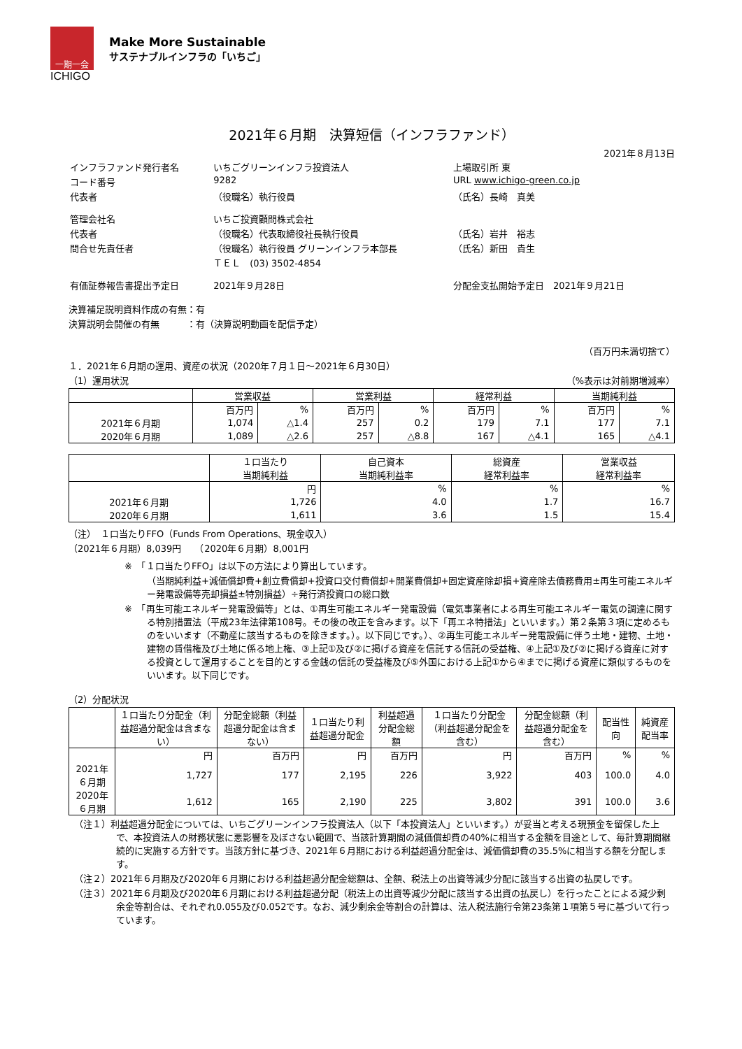一期一会
ICHIGO
Make More Sustainable
サステナブルインフラの「いちご」
2021年６月期　決算短信（インフラファンド）
2021年８月13日
| インフラファンド発行者名 | いちごグリーンインフラ投資法人 | 上場取引所 東 |
| コード番号 | 9282 | URL www.ichigo-green.co.jp |
| 代表者 | （役職名）執行役員 | （氏名）長崎 真美 |
| 管理会社名 | いちご投資顧問株式会社 | |
| 代表者 | （役職名）代表取締役社長執行役員 | （氏名）岩井 裕志 |
| 問合せ先責任者 | （役職名）執行役員 グリーンインフラ本部長 | （氏名）新田 貴生 |
| | ＴＥＬ (03) 3502-4854 | |
| 有価証券報告書提出予定日 | 2021年９月28日 | 分配金支払開始予定日 2021年９月21日 |
決算補足説明資料作成の有無：有
決算説明会開催の有無　　　：有（決算説明動画を配信予定）
（百万円未満切捨て）
１．2021年６月期の運用、資産の状況（2020年７月１日～2021年６月30日）
（1）運用状況 （%表示は対前期増減率）
| | 営業収益 | | 営業利益 | | 経常利益 | | 当期純利益 | |
| --- | --- | --- | --- | --- | --- | --- | --- | --- |
| | 百万円 | % | 百万円 | % | 百万円 | % | 百万円 | % |
| 2021年６月期 | 1,074 | △1.4 | 257 | 0.2 | 179 | 7.1 | 177 | 7.1 |
| 2020年６月期 | 1,089 | △2.6 | 257 | △8.8 | 167 | △4.1 | 165 | △4.1 |
| | １口当たり 当期純利益 | 自己資本 当期純利益率 | 総資産 経常利益率 | 営業収益 経常利益率 |
| --- | --- | --- | --- | --- |
| | 円 | % | % | % |
| 2021年６月期 | 1,726 | 4.0 | 1.7 | 16.7 |
| 2020年６月期 | 1,611 | 3.6 | 1.5 | 15.4 |
（注）　１口当たりFFO（Funds From Operations、現金収入）
（2021年６月期）8,039円　　（2020年６月期）8,001円
※　「１口当たりFFO」は以下の方法により算出しています。
（当期純利益+減価償却費+創立費償却+投資口交付費償却+開業費償却+固定資産除却損+資産除去債務費用±再生可能エネルギー発電設備等売却損益±特別損益）÷発行済投資口の総口数
※　「再生可能エネルギー発電設備等」とは、①再生可能エネルギー発電設備（電気事業者による再生可能エネルギー電気の調達に関する特別措置法（平成23年法律第108号。その後の改正を含みます。以下「再エネ特措法」といいます。）第２条第３項に定めるものをいいます（不動産に該当するものを除きます。）。以下同じです。）、②再生可能エネルギー発電設備に伴う土地・建物、土地・建物の賃借権及び土地に係る地上権、③上記①及び②に掲げる資産を信託する信託の受益権、④上記①及び②に掲げる資産に対する投資として運用することを目的とする金銭の信託の受益権及び⑤外国における上記①から④までに掲げる資産に類似するものをいいます。以下同じです。
（2）分配状況
| | １口当たり分配金（利益超過分配金は含まない） | 分配金総額（利益超過分配金は含まない） | １口当たり利益超過分配金 | 利益超過分配金総額 | １口当たり分配金（利益超過分配金を含む） | 分配金総額（利益超過分配金を含む） | 配当性向 | 純資産配当率 |
| --- | --- | --- | --- | --- | --- | --- | --- | --- |
| | 円 | 百万円 | 円 | 百万円 | 円 | 百万円 | % | % |
| 2021年６月期 | 1,727 | 177 | 2,195 | 226 | 3,922 | 403 | 100.0 | 4.0 |
| 2020年６月期 | 1,612 | 165 | 2,190 | 225 | 3,802 | 391 | 100.0 | 3.6 |
（注１）利益超過分配金については、いちごグリーンインフラ投資法人（以下「本投資法人」といいます。）が妥当と考える現預金を留保した上で、本投資法人の財務状態に悪影響を及ぼさない範囲で、当該計算期間の減価償却費の40%に相当する金額を目途として、毎計算期間継続的に実施する方針です。当該方針に基づき、2021年６月期における利益超過分配金は、減価償却費の35.5%に相当する額を分配します。
（注２）2021年６月期及び2020年６月期における利益超過分配金総額は、全額、税法上の出資等減少分配に該当する出資の払戻しです。
（注３）2021年６月期及び2020年６月期における利益超過分配（税法上の出資等減少分配に該当する出資の払戻し）を行ったことによる減少剰余金等割合は、それぞれ0.055及び0.052です。なお、減少剰余金等割合の計算は、法人税法施行令第23条第１項第５号に基づいて行っています。